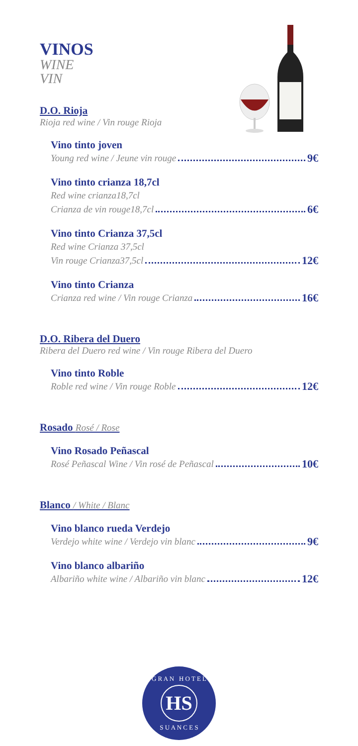VINOS
WINE
VIN
D.O. Rioja
Rioja red wine / Vin rouge Rioja
Vino tinto joven
Young red wine / Jeune vin rouge 9€
Vino tinto crianza 18,7cl
Red wine crianza18,7cl
Crianza de vin rouge18,7cl 6€
Vino tinto Crianza 37,5cl
Red wine Crianza 37,5cl
Vin rouge Crianza37,5cl 12€
Vino tinto Crianza
Crianza red wine / Vin rouge Crianza 16€
D.O. Ribera del Duero
Ribera del Duero red wine / Vin rouge Ribera del Duero
Vino tinto Roble
Roble red wine / Vin rouge Roble 12€
Rosado Rosé / Rose
Vino Rosado Peñascal
Rosé Peñascal Wine / Vin rosé de Peñascal 10€
Blanco / White / Blanc
Vino blanco rueda Verdejo
Verdejo white wine / Verdejo vin blanc 9€
Vino blanco albariño
Albariño white wine / Albariño vin blanc 12€
G R A N H O T E L
HS
S U A N C E S